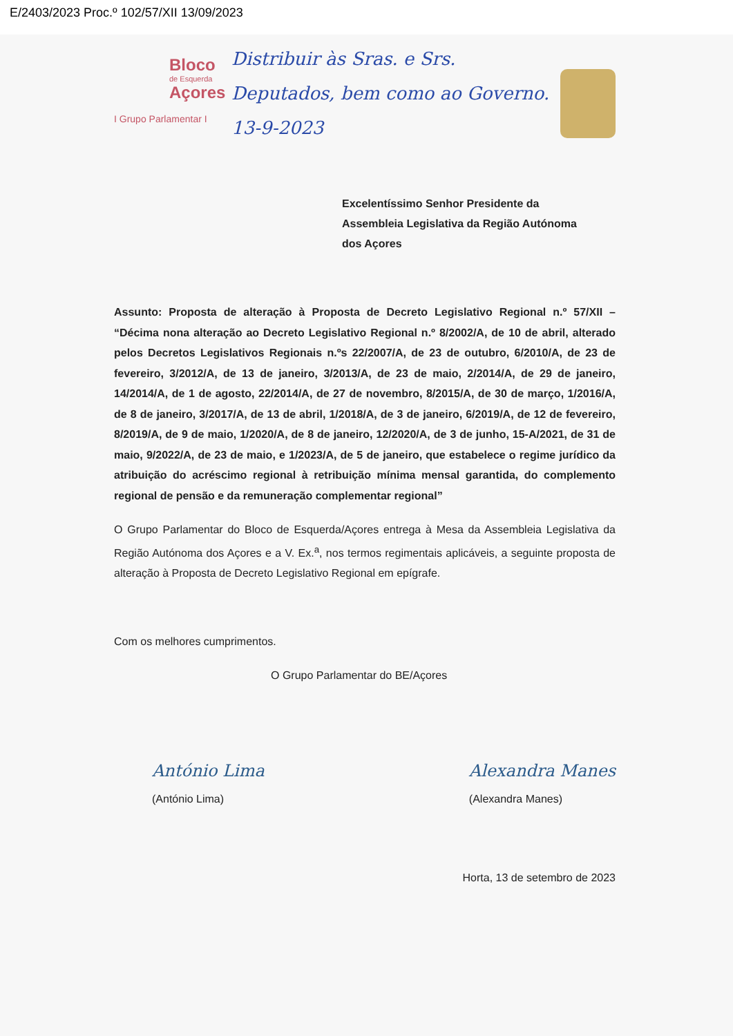E/2403/2023 Proc.º 102/57/XII 13/09/2023
Bloco
de Esquerda
Açores
I Grupo Parlamentar I
Distribuir às Sras. e Srs. Deputados, bem como ao Governo. 13-9-2023
Excelentíssimo Senhor Presidente da
Assembleia Legislativa da Região Autónoma
dos Açores
Assunto: Proposta de alteração à Proposta de Decreto Legislativo Regional n.º 57/XII – “Décima nona alteração ao Decreto Legislativo Regional n.º 8/2002/A, de 10 de abril, alterado pelos Decretos Legislativos Regionais n.ºs 22/2007/A, de 23 de outubro, 6/2010/A, de 23 de fevereiro, 3/2012/A, de 13 de janeiro, 3/2013/A, de 23 de maio, 2/2014/A, de 29 de janeiro, 14/2014/A, de 1 de agosto, 22/2014/A, de 27 de novembro, 8/2015/A, de 30 de março, 1/2016/A, de 8 de janeiro, 3/2017/A, de 13 de abril, 1/2018/A, de 3 de janeiro, 6/2019/A, de 12 de fevereiro, 8/2019/A, de 9 de maio, 1/2020/A, de 8 de janeiro, 12/2020/A, de 3 de junho, 15-A/2021, de 31 de maio, 9/2022/A, de 23 de maio, e 1/2023/A, de 5 de janeiro, que estabelece o regime jurídico da atribuição do acréscimo regional à retribuição mínima mensal garantida, do complemento regional de pensão e da remuneração complementar regional”
O Grupo Parlamentar do Bloco de Esquerda/Açores entrega à Mesa da Assembleia Legislativa da Região Autónoma dos Açores e a V. Ex.<sup>a</sup>, nos termos regimentais aplicáveis, a seguinte proposta de alteração à Proposta de Decreto Legislativo Regional em epígrafe.
Com os melhores cumprimentos.
O Grupo Parlamentar do BE/Açores
António Lima
(António Lima)
Alexandra Manes
(Alexandra Manes)
Horta, 13 de setembro de 2023